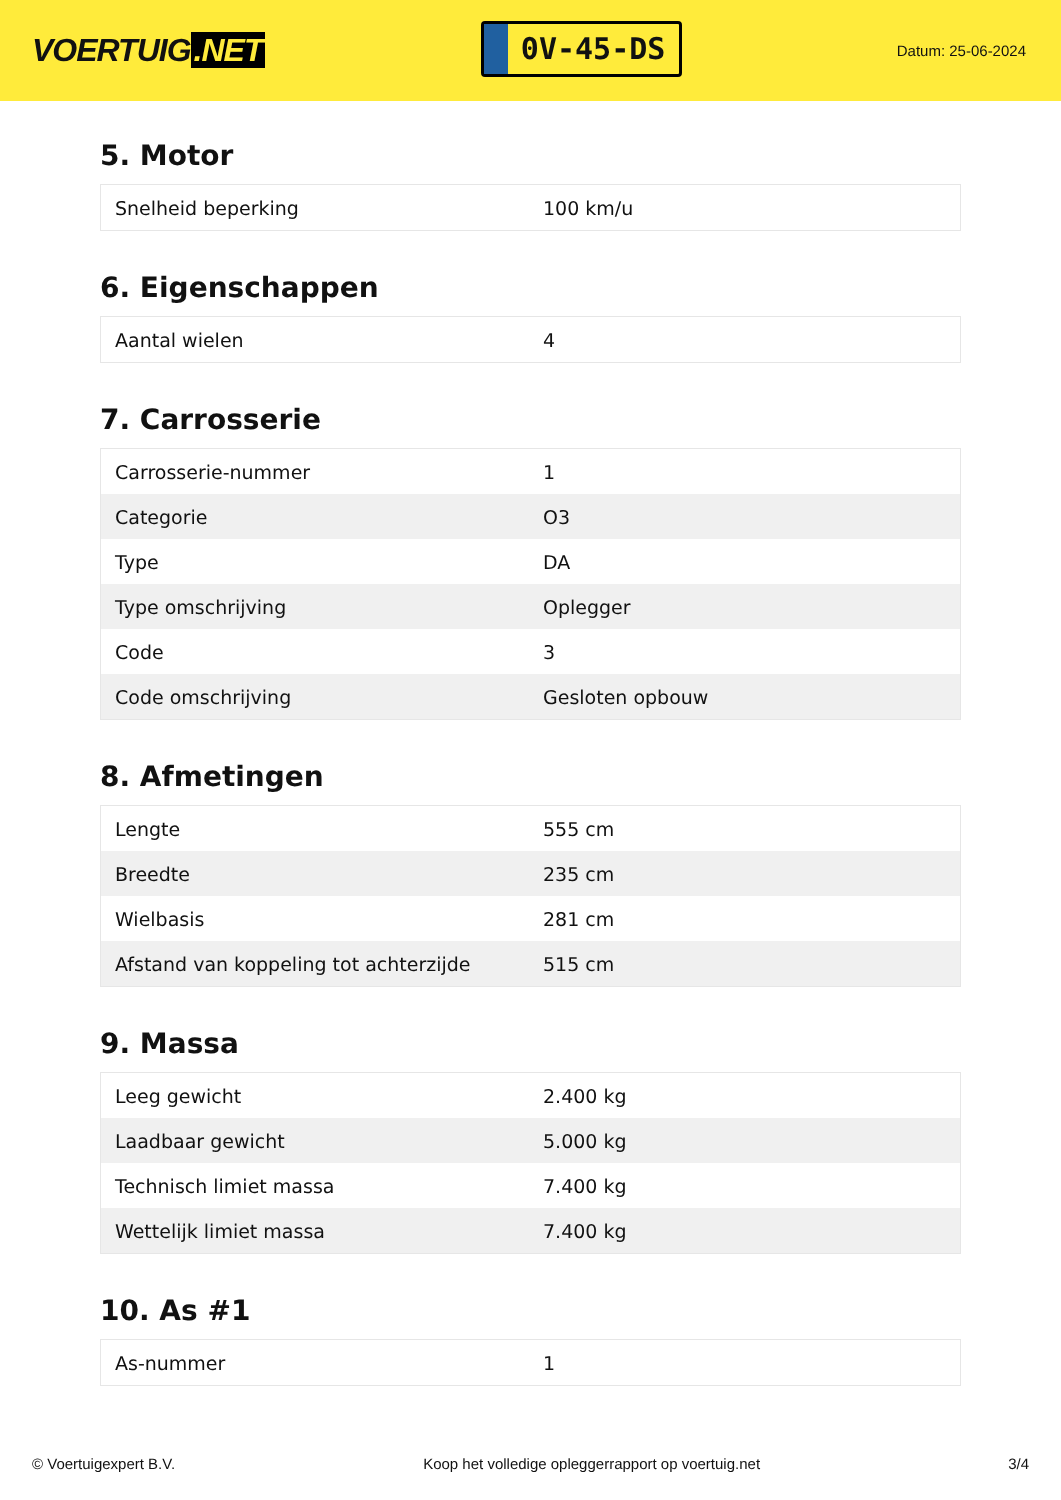VOERTUIG.NET
0V-45-DS
Datum: 25-06-2024
5. Motor
| Snelheid beperking | 100 km/u |
6. Eigenschappen
| Aantal wielen | 4 |
7. Carrosserie
| Carrosserie-nummer | 1 |
| Categorie | O3 |
| Type | DA |
| Type omschrijving | Oplegger |
| Code | 3 |
| Code omschrijving | Gesloten opbouw |
8. Afmetingen
| Lengte | 555 cm |
| Breedte | 235 cm |
| Wielbasis | 281 cm |
| Afstand van koppeling tot achterzijde | 515 cm |
9. Massa
| Leeg gewicht | 2.400 kg |
| Laadbaar gewicht | 5.000 kg |
| Technisch limiet massa | 7.400 kg |
| Wettelijk limiet massa | 7.400 kg |
10. As #1
| As-nummer | 1 |
© Voertuigexpert B.V. Koop het volledige opleggerrapport op voertuig.net 3/4